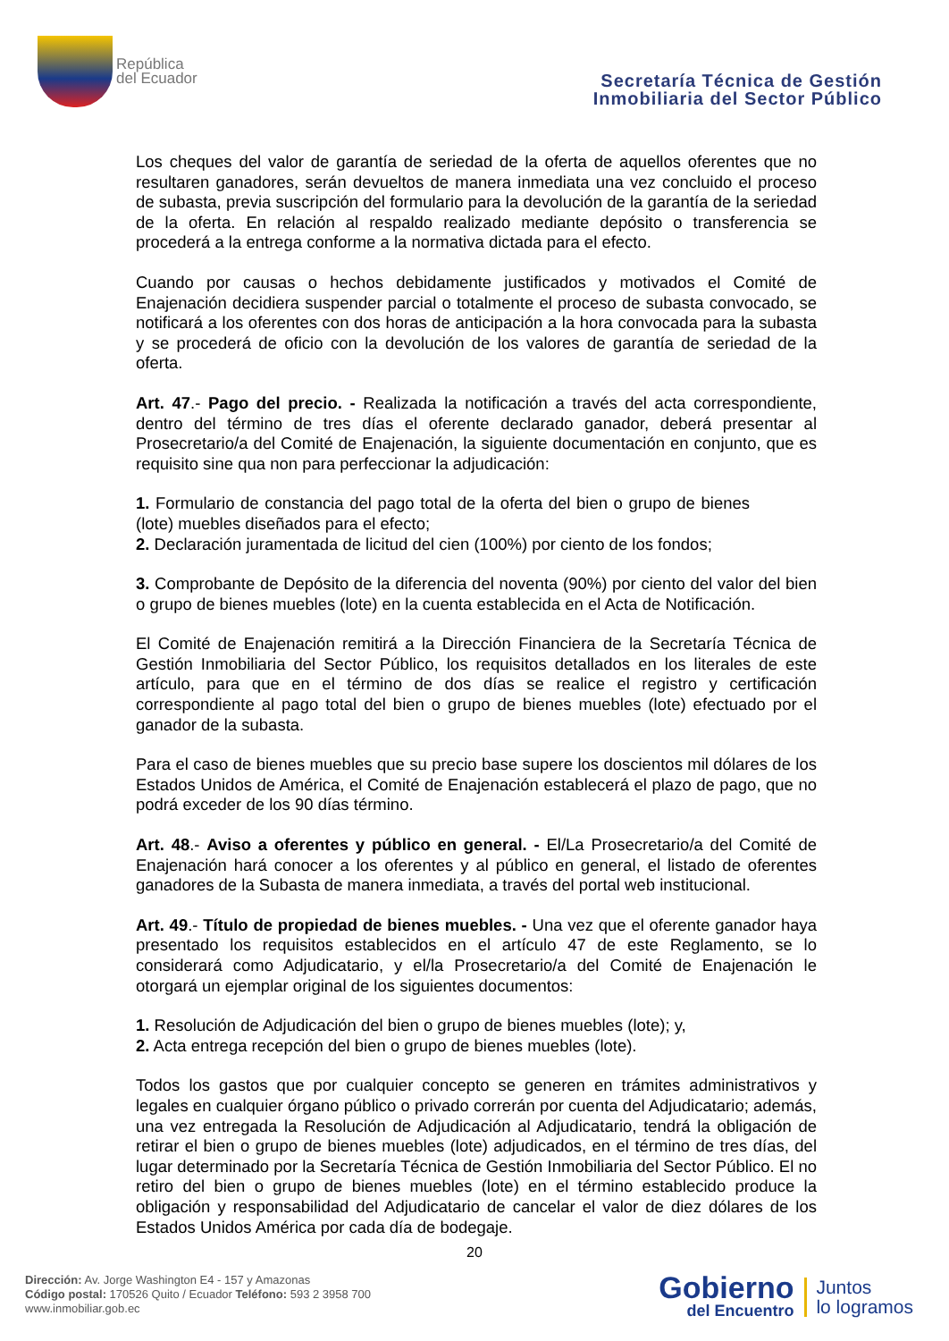República
del Ecuador
Secretaría Técnica de Gestión
Inmobiliaria del Sector Público
Los cheques del valor de garantía de seriedad de la oferta de aquellos oferentes que no resultaren ganadores, serán devueltos de manera inmediata una vez concluido el proceso de subasta, previa suscripción del formulario para la devolución de la garantía de la seriedad de la oferta. En relación al respaldo realizado mediante depósito o transferencia se procederá a la entrega conforme a la normativa dictada para el efecto.
Cuando por causas o hechos debidamente justificados y motivados el Comité de Enajenación decidiera suspender parcial o totalmente el proceso de subasta convocado, se notificará a los oferentes con dos horas de anticipación a la hora convocada para la subasta y se procederá de oficio con la devolución de los valores de garantía de seriedad de la oferta.
Art. 47.- Pago del precio. - Realizada la notificación a través del acta correspondiente, dentro del término de tres días el oferente declarado ganador, deberá presentar al Prosecretario/a del Comité de Enajenación, la siguiente documentación en conjunto, que es requisito sine qua non para perfeccionar la adjudicación:
1. Formulario de constancia del pago total de la oferta del bien o grupo de bienes (lote) muebles diseñados para el efecto;
2. Declaración juramentada de licitud del cien (100%) por ciento de los fondos;
3. Comprobante de Depósito de la diferencia del noventa (90%) por ciento del valor del bien o grupo de bienes muebles (lote) en la cuenta establecida en el Acta de Notificación.
El Comité de Enajenación remitirá a la Dirección Financiera de la Secretaría Técnica de Gestión Inmobiliaria del Sector Público, los requisitos detallados en los literales de este artículo, para que en el término de dos días se realice el registro y certificación correspondiente al pago total del bien o grupo de bienes muebles (lote) efectuado por el ganador de la subasta.
Para el caso de bienes muebles que su precio base supere los doscientos mil dólares de los Estados Unidos de América, el Comité de Enajenación establecerá el plazo de pago, que no podrá exceder de los 90 días término.
Art. 48.- Aviso a oferentes y público en general. - El/La Prosecretario/a del Comité de Enajenación hará conocer a los oferentes y al público en general, el listado de oferentes ganadores de la Subasta de manera inmediata, a través del portal web institucional.
Art. 49.- Título de propiedad de bienes muebles. - Una vez que el oferente ganador haya presentado los requisitos establecidos en el artículo 47 de este Reglamento, se lo considerará como Adjudicatario, y el/la Prosecretario/a del Comité de Enajenación le otorgará un ejemplar original de los siguientes documentos:
1. Resolución de Adjudicación del bien o grupo de bienes muebles (lote); y,
2. Acta entrega recepción del bien o grupo de bienes muebles (lote).
Todos los gastos que por cualquier concepto se generen en trámites administrativos y legales en cualquier órgano público o privado correrán por cuenta del Adjudicatario; además, una vez entregada la Resolución de Adjudicación al Adjudicatario, tendrá la obligación de retirar el bien o grupo de bienes muebles (lote) adjudicados, en el término de tres días, del lugar determinado por la Secretaría Técnica de Gestión Inmobiliaria del Sector Público. El no retiro del bien o grupo de bienes muebles (lote) en el término establecido produce la obligación y responsabilidad del Adjudicatario de cancelar el valor de diez dólares de los Estados Unidos América por cada día de bodegaje.
20
Dirección: Av. Jorge Washington E4 - 157 y Amazonas
Código postal: 170526 Quito / Ecuador Teléfono: 593 2 3958 700
www.inmobiliar.gob.ec
Gobierno
del Encuentro
Juntos
lo logramos